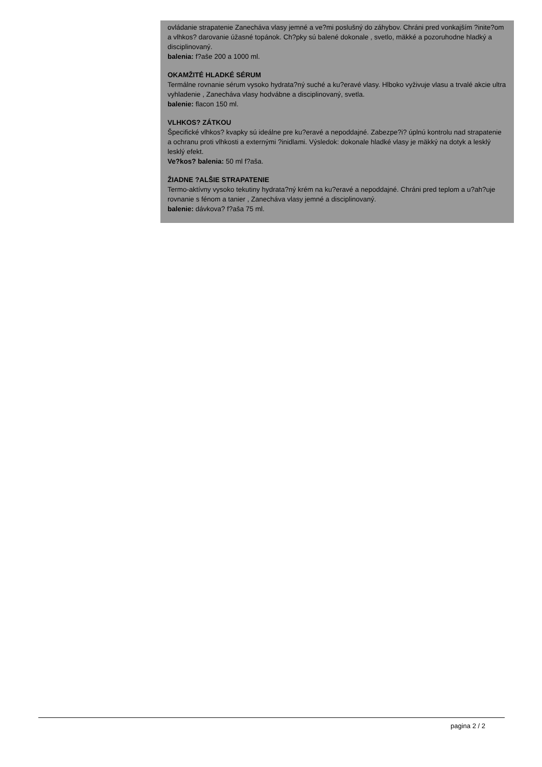ovládanie strapatenie Zanecháva vlasy jemné a ve?mi poslušný do záhybov. Chráni pred vonkajším ?inite?om a vlhkos? darovanie úžasné topánok. Ch?pky sú balené dokonale , svetlo, mäkké a pozoruhodne hladký a disciplinovaný.
balenia: f?aše 200 a 1000 ml.
OKAMŽITÉ HLADKÉ SÉRUM
Termálne rovnanie sérum vysoko hydrata?ný suché a ku?eravé vlasy. Hlboko vyživuje vlasu a trvalé akcie ultra vyhladenie , Zanecháva vlasy hodvábne a disciplinovaný, svetla.
balenie: flacon 150 ml.
VLHKOS? ZÁTKOU
Špecifické vlhkos? kvapky sú ideálne pre ku?eravé a nepoddajné. Zabezpe?i? úplnú kontrolu nad strapatenie a ochranu proti vlhkosti a externými ?inidlami. Výsledok: dokonale hladké vlasy je mäkký na dotyk a lesklý lesklý efekt.
Ve?kos? balenia: 50 ml f?aša.
ŽIADNE ?ALŠIE STRAPATENIE
Termo-aktívny vysoko tekutiny hydrata?ný krém na ku?eravé a nepoddajné. Chráni pred teplom a u?ah?uje rovnanie s fénom a tanier , Zanecháva vlasy jemné a disciplinovaný.
balenie: dávkova? f?aša 75 ml.
pagina 2 / 2